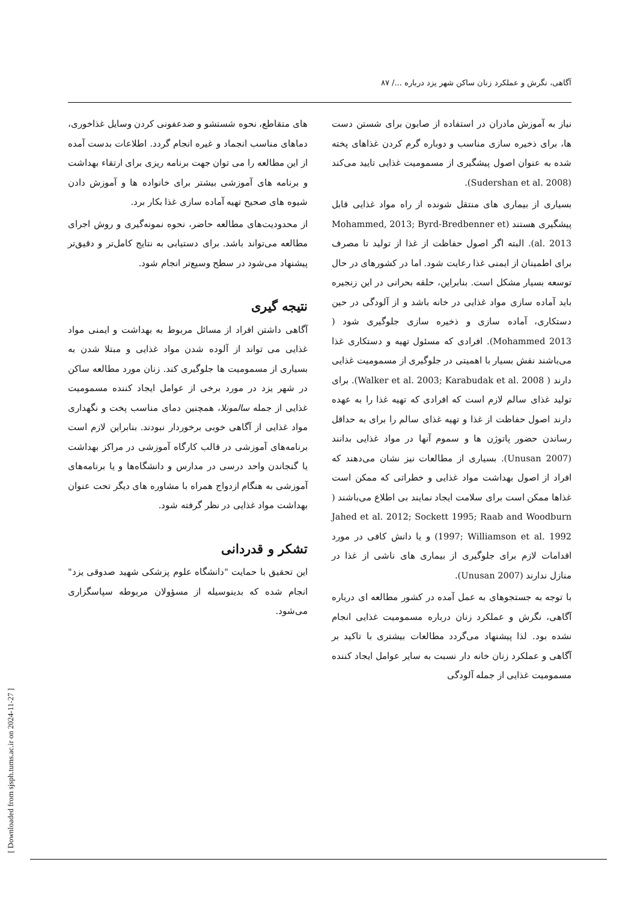آگاهی، نگرش و عملکرد زنان ساکن شهر یزد درباره .../ ۸۷
نیاز به آموزش مادران در استفاده از صابون برای شستن دست ها، برای ذخیره سازی مناسب و دوباره گرم کردن غذاهای پخته شده به عنوان اصول پیشگیری از مسمومیت غذایی تایید می‌کند (Sudershan et al. 2008).
بسیاری از بیماری های منتقل شونده از راه مواد غذایی قابل پیشگیری هستند (Mohammed, 2013; Byrd-Bredbenner et al. 2013). البته اگر اصول حفاظت از غذا از تولید تا مصرف برای اطمینان از ایمنی غذا رعایت شود. اما در کشورهای در حال توسعه بسیار مشکل است. بنابراین، حلقه بحرانی در این زنجیره باید آماده سازی مواد غذایی در خانه باشد و از آلودگی در حین دستکاری، آماده سازی و ذخیره سازی جلوگیری شود ( Mohammed 2013). افرادی که مسئول تهیه و دستکاری غذا می‌باشند نقش بسیار با اهمیتی در جلوگیری از مسمومیت غذایی دارند ( Walker et al. 2003; Karabudak et al. 2008). برای تولید غذای سالم لازم است که افرادی که تهیه غذا را به عهده دارند اصول حفاظت از غذا و تهیه غذای سالم را برای به حداقل رساندن حضور پاتوژن ها و سموم آنها در مواد غذایی بدانند (Unusan 2007). بسیاری از مطالعات نیز نشان می‌دهند که افراد از اصول بهداشت مواد غذایی و خطراتی که ممکن است غذاها ممکن است برای سلامت ایجاد نمایند بی اطلاع می‌باشند ( Jahed et al. 2012; Sockett 1995; Raab and Woodburn 1997; Williamson et al. 1992) و یا دانش کافی در مورد اقدامات لازم برای جلوگیری از بیماری های ناشی از غذا در منازل ندارند (Unusan 2007).
با توجه به جستجوهای به عمل آمده در کشور مطالعه ای درباره آگاهی، نگرش و عملکرد زنان درباره مسمومیت غذایی انجام نشده بود. لذا پیشنهاد می‌گردد مطالعات بیشتری با تاکید بر آگاهی و عملکرد زنان خانه دار نسبت به سایر عوامل ایجاد کننده مسمومیت غذایی از جمله آلودگی
های متقاطع، نحوه شستشو و ضدعفونی کردن وسایل غذاخوری، دماهای مناسب انجماد و غیره انجام گردد. اطلاعات بدست آمده از این مطالعه را می توان جهت برنامه ریزی برای ارتقاء بهداشت و برنامه های آموزشی بیشتر برای خانواده ها و آموزش دادن شیوه های صحیح تهیه آماده سازی غذا بکار برد.
از محدودیت‌های مطالعه حاضر، نحوه نمونه‌گیری و روش اجرای مطالعه می‌تواند باشد. برای دستیابی به نتایج کامل‌تر و دقیق‌تر پیشنهاد می‌شود در سطح وسیع‌تر انجام شود.
نتیجه گیری
آگاهی داشتن افراد از مسائل مربوط به بهداشت و ایمنی مواد غذایی می تواند از آلوده شدن مواد غذایی و مبتلا شدن به بسیاری از مسمومیت ها جلوگیری کند. زنان مورد مطالعه ساکن در شهر یزد در مورد برخی از عوامل ایجاد کننده مسمومیت غذایی از جمله سالمونلا، همچنین دمای مناسب پخت و نگهداری مواد غذایی از آگاهی خوبی برخوردار نبودند. بنابراین لازم است برنامه‌های آموزشی در قالب کارگاه آموزشی در مراکز بهداشت یا گنجاندن واحد درسی در مدارس و دانشگاه‌ها و یا برنامه‌های آموزشی به هنگام ازدواج همراه با مشاوره های دیگر تحت عنوان بهداشت مواد غذایی در نظر گرفته شود.
تشکر و قدردانی
این تحقیق با حمایت "دانشگاه علوم پزشکی شهید صدوقی یزد" انجام شده که بدینوسیله از مسؤولان مربوطه سپاسگزاری می‌شود.
[ Downloaded from sjsph.tums.ac.ir on 2024-11-27 ]